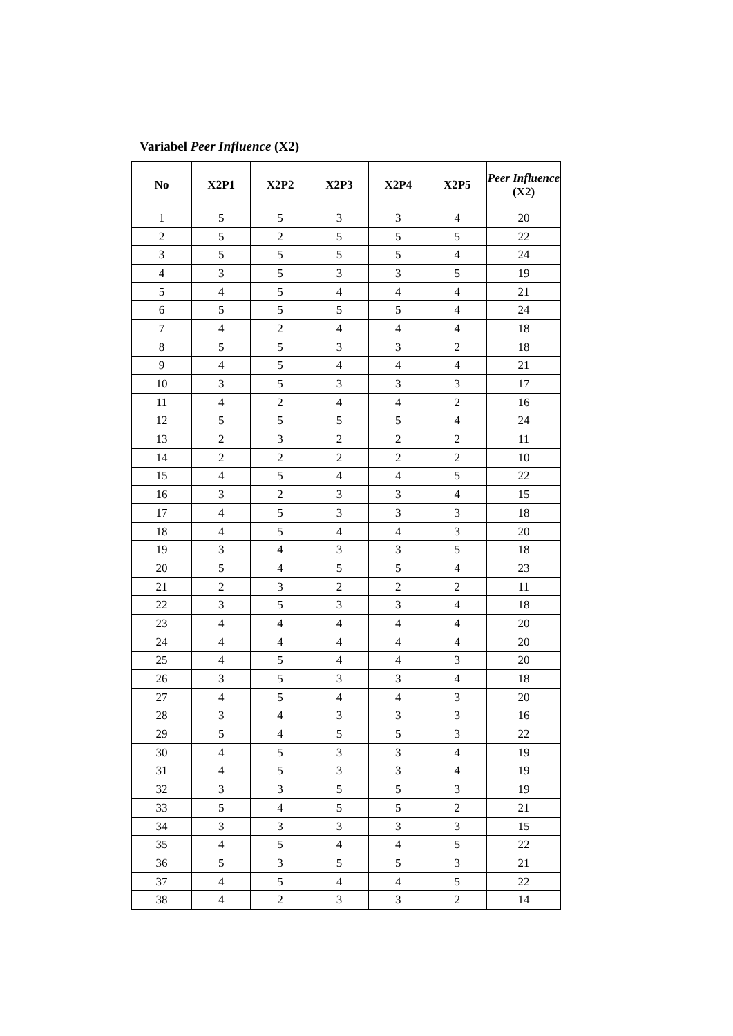Variabel Peer Influence (X2)
| No | X2P1 | X2P2 | X2P3 | X2P4 | X2P5 | Peer Influence (X2) |
| --- | --- | --- | --- | --- | --- | --- |
| 1 | 5 | 5 | 3 | 3 | 4 | 20 |
| 2 | 5 | 2 | 5 | 5 | 5 | 22 |
| 3 | 5 | 5 | 5 | 5 | 4 | 24 |
| 4 | 3 | 5 | 3 | 3 | 5 | 19 |
| 5 | 4 | 5 | 4 | 4 | 4 | 21 |
| 6 | 5 | 5 | 5 | 5 | 4 | 24 |
| 7 | 4 | 2 | 4 | 4 | 4 | 18 |
| 8 | 5 | 5 | 3 | 3 | 2 | 18 |
| 9 | 4 | 5 | 4 | 4 | 4 | 21 |
| 10 | 3 | 5 | 3 | 3 | 3 | 17 |
| 11 | 4 | 2 | 4 | 4 | 2 | 16 |
| 12 | 5 | 5 | 5 | 5 | 4 | 24 |
| 13 | 2 | 3 | 2 | 2 | 2 | 11 |
| 14 | 2 | 2 | 2 | 2 | 2 | 10 |
| 15 | 4 | 5 | 4 | 4 | 5 | 22 |
| 16 | 3 | 2 | 3 | 3 | 4 | 15 |
| 17 | 4 | 5 | 3 | 3 | 3 | 18 |
| 18 | 4 | 5 | 4 | 4 | 3 | 20 |
| 19 | 3 | 4 | 3 | 3 | 5 | 18 |
| 20 | 5 | 4 | 5 | 5 | 4 | 23 |
| 21 | 2 | 3 | 2 | 2 | 2 | 11 |
| 22 | 3 | 5 | 3 | 3 | 4 | 18 |
| 23 | 4 | 4 | 4 | 4 | 4 | 20 |
| 24 | 4 | 4 | 4 | 4 | 4 | 20 |
| 25 | 4 | 5 | 4 | 4 | 3 | 20 |
| 26 | 3 | 5 | 3 | 3 | 4 | 18 |
| 27 | 4 | 5 | 4 | 4 | 3 | 20 |
| 28 | 3 | 4 | 3 | 3 | 3 | 16 |
| 29 | 5 | 4 | 5 | 5 | 3 | 22 |
| 30 | 4 | 5 | 3 | 3 | 4 | 19 |
| 31 | 4 | 5 | 3 | 3 | 4 | 19 |
| 32 | 3 | 3 | 5 | 5 | 3 | 19 |
| 33 | 5 | 4 | 5 | 5 | 2 | 21 |
| 34 | 3 | 3 | 3 | 3 | 3 | 15 |
| 35 | 4 | 5 | 4 | 4 | 5 | 22 |
| 36 | 5 | 3 | 5 | 5 | 3 | 21 |
| 37 | 4 | 5 | 4 | 4 | 5 | 22 |
| 38 | 4 | 2 | 3 | 3 | 2 | 14 |